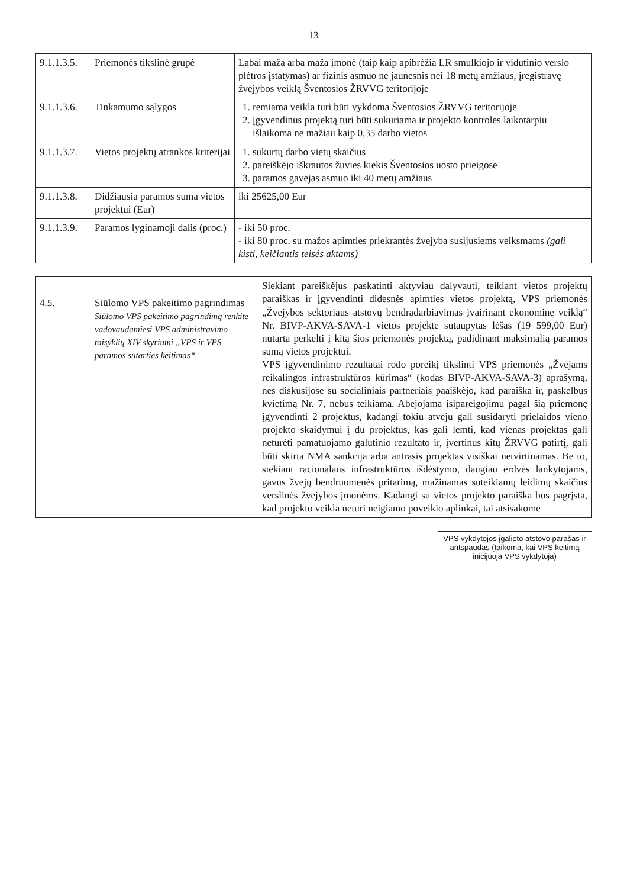13
| 9.1.1.3.5. | Priemonės tikslinė grupė | Labai maža arba maža įmonė (taip kaip apibrėžia LR smulkiojo ir vidutinio verslo plėtros įstatymas) ar fizinis asmuo ne jaunesnis nei 18 metų amžiaus, įregistravę žvejybos veiklą Šventosios ŽRVVG teritorijoje |
| 9.1.1.3.6. | Tinkamumo sąlygos | 1. remiama veikla turi būti vykdoma Šventosios ŽRVVG teritorijoje 2. įgyvendinus projektą turi būti sukuriama ir projekto kontrolės laikotarpiu išlaikoma ne mažiau kaip 0,35 darbo vietos |
| 9.1.1.3.7. | Vietos projektų atrankos kriterijai | 1. sukurtų darbo vietų skaičius 2. pareiškėjo iškrautos žuvies kiekis Šventosios uosto prieigose 3. paramos gavėjas asmuo iki 40 metų amžiaus |
| 9.1.1.3.8. | Didžiausia paramos suma vietos projektui (Eur) | iki 25625,00 Eur |
| 9.1.1.3.9. | Paramos lyginamoji dalis (proc.) | - iki 50 proc. - iki 80 proc. su mažos apimties priekrantės žvejyba susijusiems veiksmams (gali kisti, keičiantis teisės aktams) |
| | | Siekiant pareiškėjus paskatinti aktyviau dalyvauti, teikiant vietos projektų paraiškas ir įgyvendinti didesnės apimties vietos projektą, VPS priemonės „Žvejybos sektoriaus atstovų bendradarbiavimas įvairinant ekonominę veiklą“ Nr. BIVP-AKVA-SAVA-1 vietos projekte sutaupytas lėšas (19 599,00 Eur) nutarta perkelti į kitą šios priemonės projektą, padidinant maksimalią paramos sumą vietos projektui. VPS įgyvendinimo rezultatai rodo poreikį tikslinti VPS priemonės „Žvejams reikalingos infrastruktūros kūrimas“ (kodas BIVP-AKVA-SAVA-3) aprašymą, nes diskusijose su socialiniais partneriais paaiškėjo, kad paraiška ir, paskelbus kvietimą Nr. 7, nebus teikiama. Abejojama įsipareigojimu pagal šią priemonę įgyvendinti 2 projektus, kadangi tokiu atveju gali susidaryti prielaidos vieno projekto skaidymui į du projektus, kas gali lemti, kad vienas projektas gali neturėti pamatuojamo galutinio rezultato ir, įvertinus kitų ŽRVVG patirtį, gali būti skirta NMA sankcija arba antrasis projektas visiškai netvirtinamas. Be to, siekiant racionalaus infrastruktūros išdėstymo, daugiau erdvės lankytojams, gavus žvejų bendruomenės pritarimą, mažinamas suteikiamų leidimų skaičius verslinės žvejybos įmonėms. Kadangi su vietos projekto paraiška bus pagrįsta, kad projekto veikla neturi neigiamo poveikio aplinkai, tai atsisakome |
| 4.5. | Siūlomo VPS pakeitimo pagrindimas Siūlomo VPS pakeitimo pagrindimą renkite vadovaudamiesi VPS administravimo taisyklių XIV skyriumi „VPS ir VPS paramos sutarties keitimas“. | |
VPS vykdytojos įgalioto atstovo parašas ir antspaudas (taikoma, kai VPS keitimą inicijuoja VPS vykdytoja)